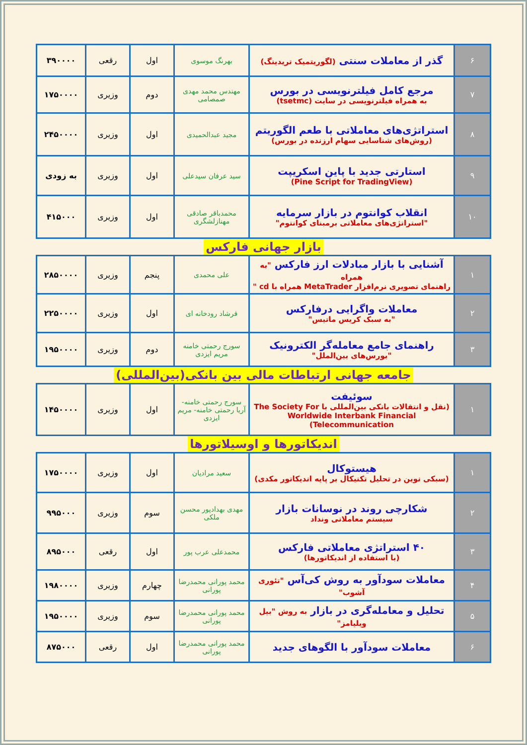| ۶ | گذر از معاملات سنتی (لگوریتمیک تریدینگ) | بهرنگ موسوی | اول | رقعی | ۳۹۰۰۰۰ |
| ۷ | مرجع کامل فیلترنویسی در بورس به همراه فیلترنویسی در سایت (tsetmc) | مهندس محمد مهدی صمصامی | دوم | وزیری | ۱۷۵۰۰۰۰ |
| ۸ | استراتژی‌های معاملاتی با طعم الگوریتم (روش‌های شناسایی سهام ارزنده در بورس) | مجید عبدالحمیدی | اول | وزیری | ۲۴۵۰۰۰۰ |
| ۹ | استارتی جدید با پاین اسکریپت (Pine Script for TradingView) | سید عرفان سیدعلی | اول | وزیری | به زودی |
| ۱۰ | انقلاب کوانتوم در بازار سرمایه "استراتژی‌های معاملاتی برمبنای کوانتوم" | محمدباقر صادقی مهنازلشگری | اول | وزیری | ۴۱۵۰۰۰ |
بازار جهانی فارکس
| ۱ | آشنایی با بازار مبادلات ارز فارکس "به همراه راهنمای تصویری نرم‌افزار MetaTrader همراه با cd " | علی محمدی | پنجم | وزیری | ۲۸۵۰۰۰۰ |
| ۲ | معاملات واگرایی درفارکس "به سبک کریس ماتیس" | فرشاد رودخانه ای | اول | وزیری | ۲۲۵۰۰۰۰ |
| ۳ | راهنمای جامع معامله‌گر الکترونیک "بورس‌های بین‌الملل" | سورج رحمتی خامنه مریم ایزدی | دوم | وزیری | ۱۹۵۰۰۰۰ |
جامعه جهانی ارتباطات مالی بین بانکی(بین‌المللی)
| ۱ | سوئیفت (نقل و انتقالات بانکی بین‌المللی با The Society For Worldwide Interbank Financial Telecommunication) | سورج رحمتی خامنه- آریا رحمتی خامنه- مریم ایزدی | اول | وزیری | ۱۴۵۰۰۰۰ |
اندیکاتورها و اوسیلاتورها
| ۱ | هیستوکال (سبکی نوین در تحلیل تکنیکال بر پایه اندیکاتور مکدی) | سعید مرادیان | اول | وزیری | ۱۷۵۰۰۰۰ |
| ۲ | شکارچی روند در نوسانات بازار سیستم معاملاتی ونداد | مهدی بهدادپور محسن ملکی | سوم | وزیری | ۹۹۵۰۰۰ |
| ۳ | ۴۰ استراتژی معاملاتی فارکس (با استفاده از اندیکاتورها) | محمدعلی عرب پور | اول | رقعی | ۸۹۵۰۰۰ |
| ۴ | معاملات سودآور به روش کی‌آس "تئوری آشوب" | محمد پورانی محمدرضا پورانی | چهارم | وزیری | ۱۹۸۰۰۰۰ |
| ۵ | تحلیل و معامله‌گری در بازار به روش "بیل ویلیامز" | محمد پورانی محمدرضا پورانی | سوم | وزیری | ۱۹۵۰۰۰۰ |
| ۶ | معاملات سودآور با الگوهای جدید | محمد پورانی محمدرضا پورانی | اول | رقعی | ۸۷۵۰۰۰ |